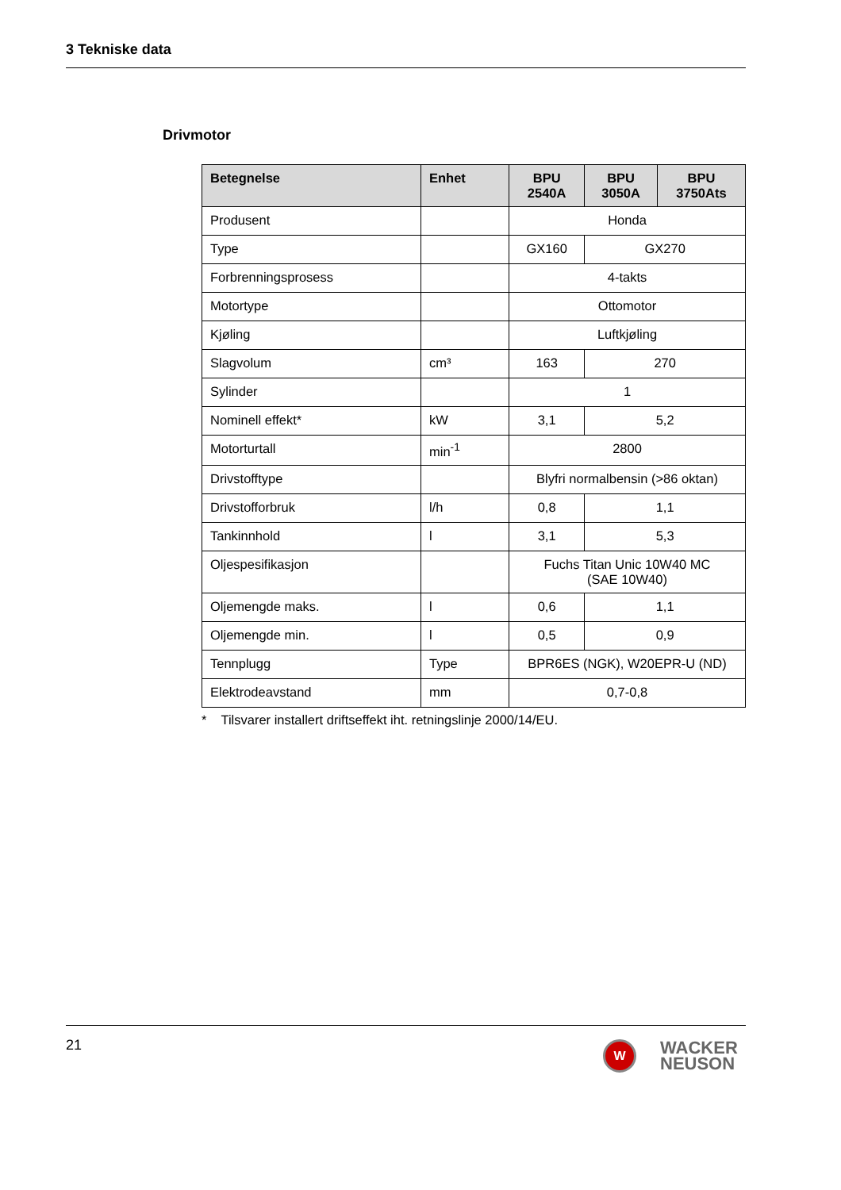3 Tekniske data
Drivmotor
| Betegnelse | Enhet | BPU 2540A | BPU 3050A | BPU 3750Ats |
| --- | --- | --- | --- | --- |
| Produsent | | Honda | | |
| Type | | GX160 | GX270 | |
| Forbrenningsprosess | | 4-takts | | |
| Motortype | | Ottomotor | | |
| Kjøling | | Luftkjøling | | |
| Slagvolum | cm³ | 163 | 270 | |
| Sylinder | | 1 | | |
| Nominell effekt* | kW | 3,1 | 5,2 | |
| Motorturtall | min<sup>-1</sup> | 2800 | | |
| Drivstofftype | | Blyfri normalbensin (>86 oktan) | | |
| Drivstofforbruk | l/h | 0,8 | 1,1 | |
| Tankinnhold | l | 3,1 | 5,3 | |
| Oljespesifikasjon | | Fuchs Titan Unic 10W40 MC (SAE 10W40) | | |
| Oljemengde maks. | l | 0,6 | 1,1 | |
| Oljemengde min. | l | 0,5 | 0,9 | |
| Tennplugg | Type | BPR6ES (NGK), W20EPR-U (ND) | | |
| Elektrodeavstand | mm | 0,7-0,8 | | |
* Tilsvarer installert driftseffekt iht. retningslinje 2000/14/EU.
21
W
WACKER
NEUSON